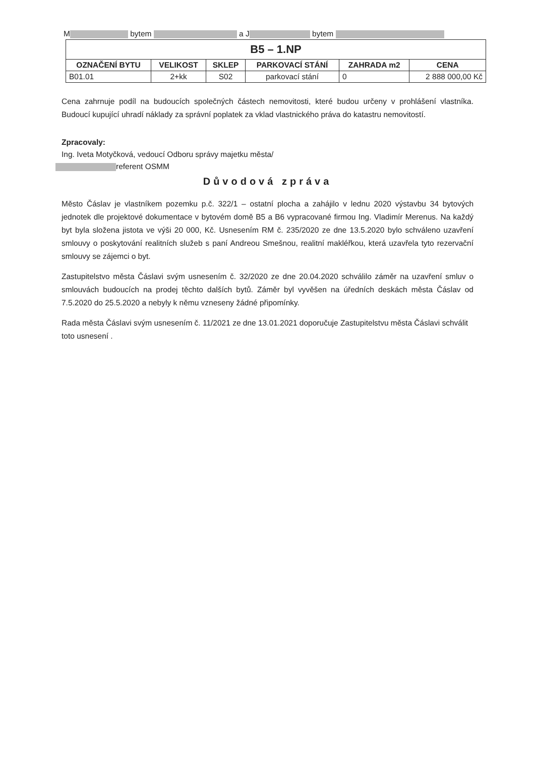M bytem a J bytem
| B5 – 1.NP | | | | | |
| --- | --- | --- | --- | --- | --- |
| OZNAČENÍ BYTU | VELIKOST | SKLEP | PARKOVACÍ STÁNÍ | ZAHRADA m2 | CENA |
| B01.01 | 2+kk | S02 | parkovací stání | 0 | 2 888 000,00 Kč |
Cena zahrnuje podíl na budoucích společných částech nemovitosti, které budou určeny v prohlášení vlastníka. Budoucí kupující uhradí náklady za správní poplatek za vklad vlastnického práva do katastru nemovitostí.
Zpracovaly:
Ing. Iveta Motyčková, vedoucí Odboru správy majetku města/
referent OSMM
Důvodová zpráva
Město Čáslav je vlastníkem pozemku p.č. 322/1 – ostatní plocha a zahájilo v lednu 2020 výstavbu 34 bytových jednotek dle projektové dokumentace v bytovém domě B5 a B6 vypracované firmou Ing. Vladimír Merenus. Na každý byt byla složena jistota ve výši 20 000, Kč. Usnesením RM č. 235/2020 ze dne 13.5.2020 bylo schváleno uzavření smlouvy o poskytování realitních služeb s paní Andreou Smešnou, realitní makléřkou, která uzavřela tyto rezervační smlouvy se zájemci o byt.
Zastupitelstvo města Čáslavi svým usnesením č. 32/2020 ze dne 20.04.2020 schválilo záměr na uzavření smluv o smlouvách budoucích na prodej těchto dalších bytů. Záměr byl vyvěšen na úředních deskách města Čáslav od 7.5.2020 do 25.5.2020 a nebyly k němu vzneseny žádné připomínky.
Rada města Čáslavi svým usnesením č. 11/2021 ze dne 13.01.2021 doporučuje Zastupitelstvu města Čáslavi schválit toto usnesení .